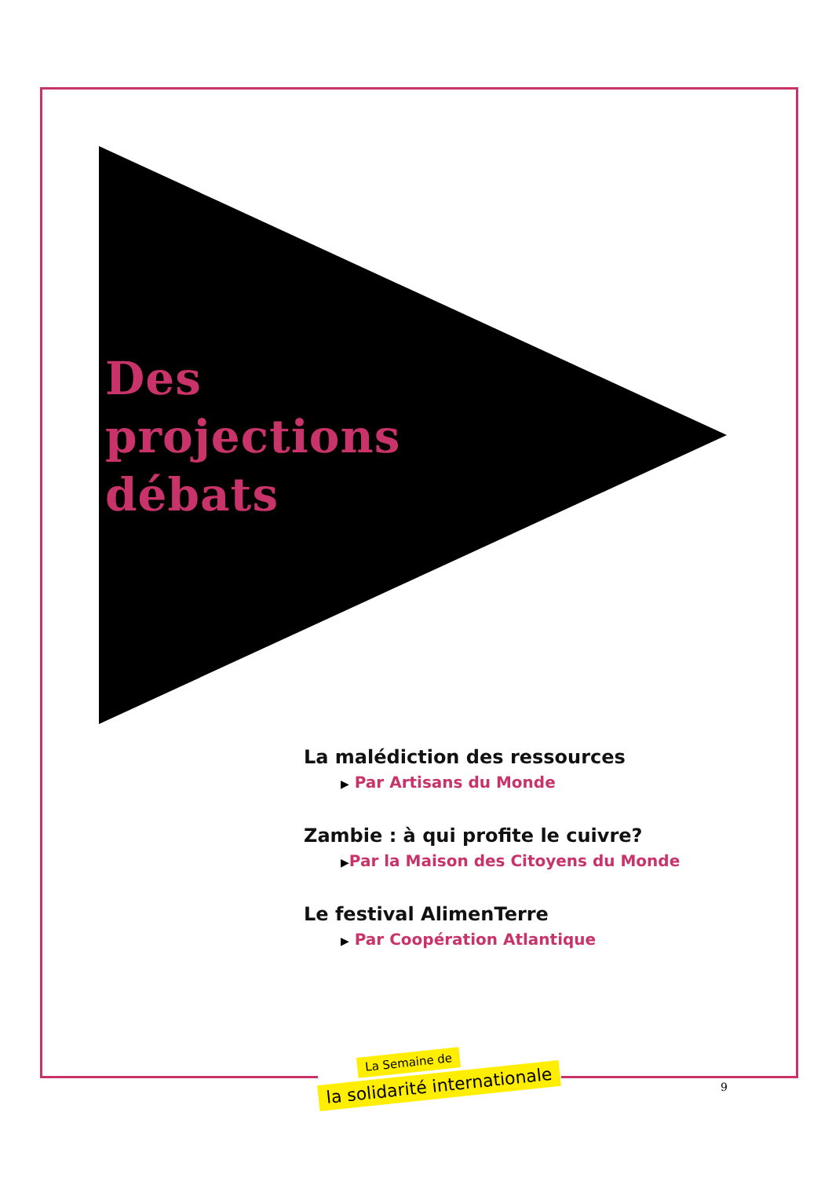Des
projections
débats
La malédiction des ressources
▶ Par Artisans du Monde
Zambie : à qui profite le cuivre?
▶Par la Maison des Citoyens du Monde
Le festival AlimenTerre
▶ Par Coopération Atlantique
La Semaine de
la solidarité internationale
9